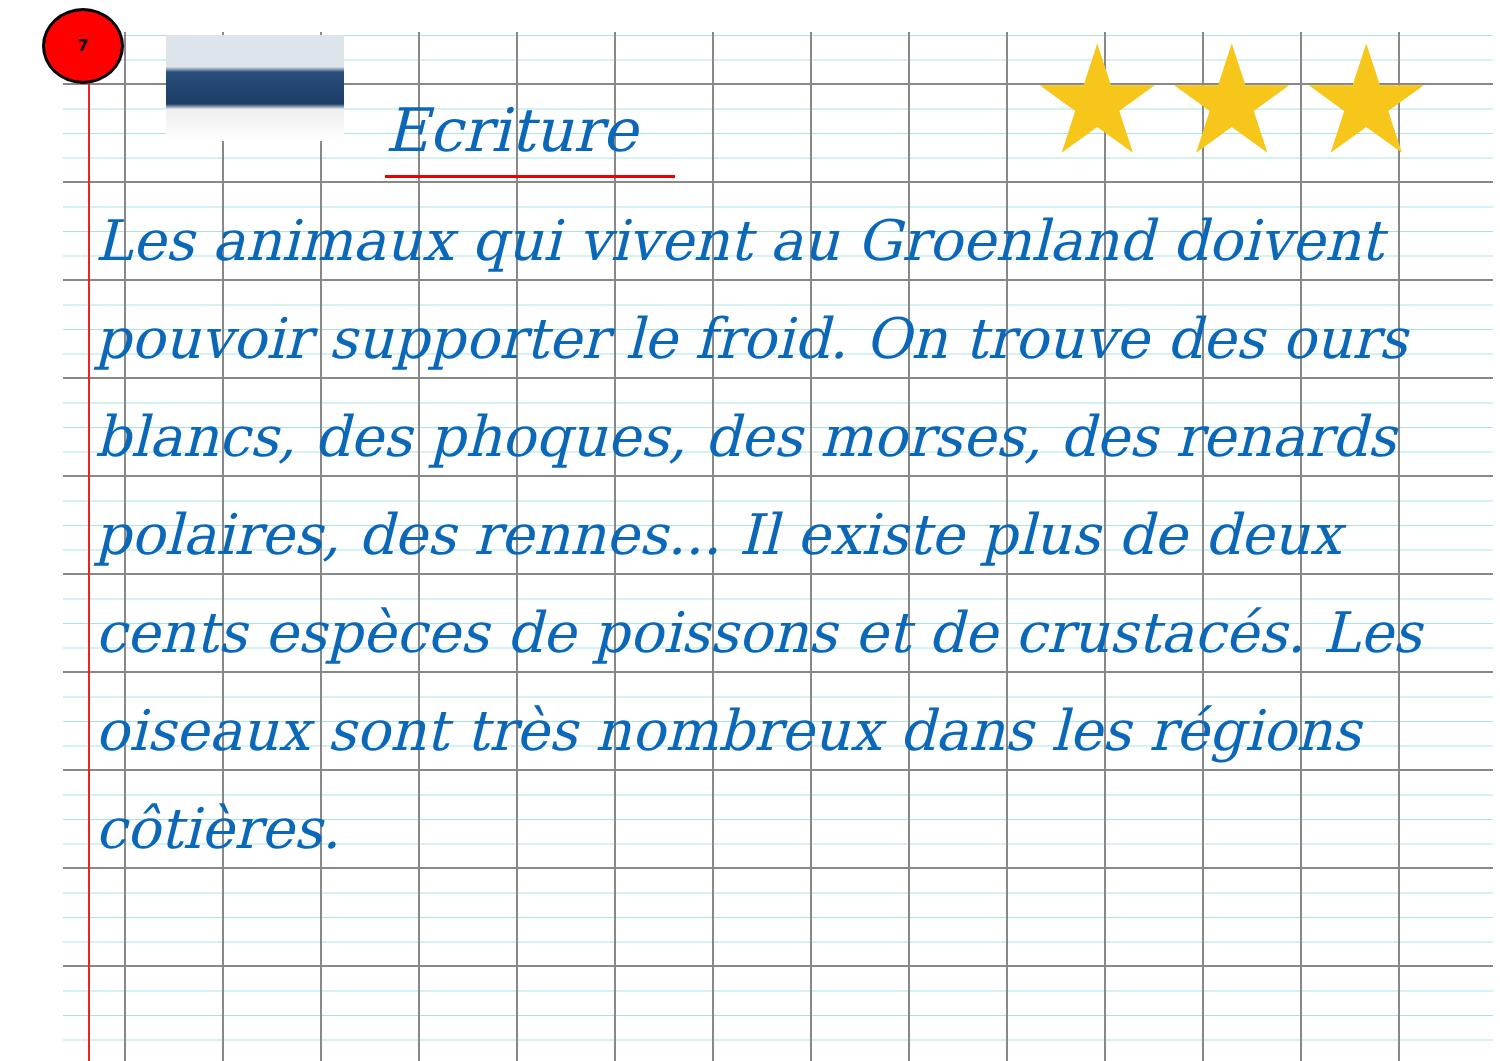7
★★★
Ecriture
Les animaux qui vivent au Groenland doivent pouvoir supporter le froid. On trouve des ours blancs, des phoques, des morses, des renards polaires, des rennes... Il existe plus de deux cents espèces de poissons et de crustacés. Les oiseaux sont très nombreux dans les régions côtières.